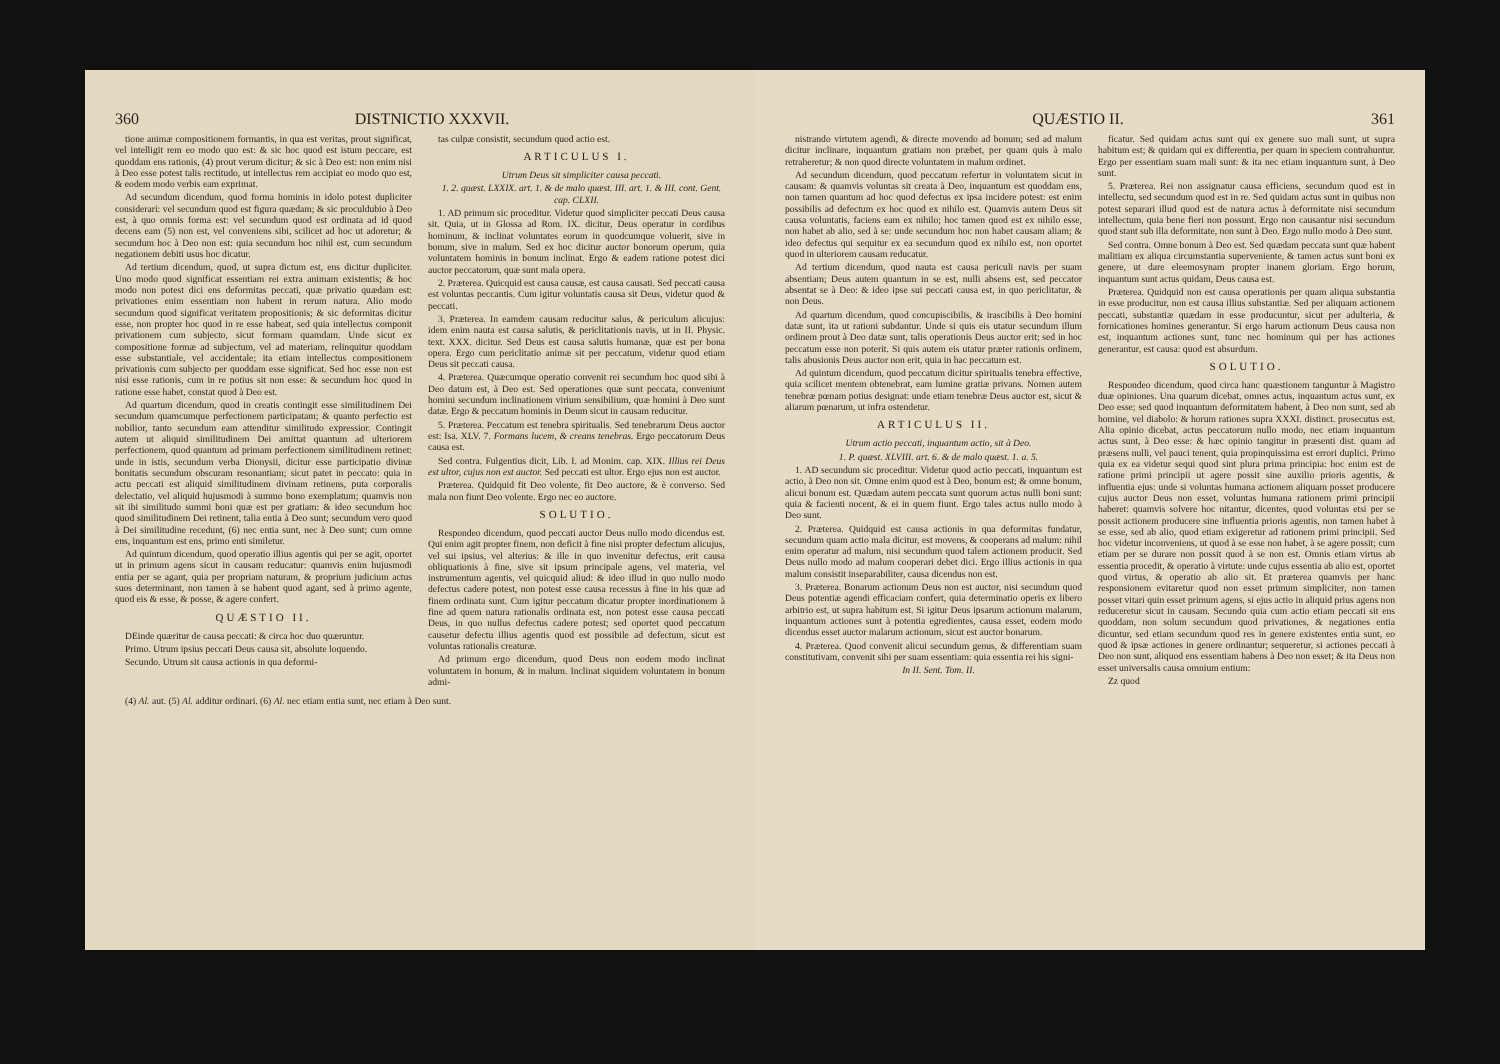360 DISTNICTIO XXXVII.
tione animæ compositionem formantis, in qua est veritas, prout significat, vel intelligit rem eo modo quo est: & sic hoc quod est istum peccare, est quoddam ens rationis, (4) prout verum dicitur; & sic à Deo est: non enim nisi à Deo esse potest talis rectitudo, ut intellectus rem accipiat eo modo quo est, & eodem modo verbis eam exprimat.
Ad secundum dicendum, quod forma hominis in idolo potest dupliciter considerari: vel secundum quod est figura quædam; & sic proculdubio à Deo est, à quo omnis forma est: vel secundum quod est ordinata ad id quod decens eam (5) non est, vel conveniens sibi, scilicet ad hoc ut adoretur; & secundum hoc à Deo non est: quia secundum hoc nihil est, cum secundum negationem debiti usus hoc dicatur.
Ad tertium dicendum, quod, ut supra dictum est, ens dicitur dupliciter. Uno modo quod significat essentiam rei extra animam existentis; & hoc modo non potest dici ens deformitas peccati, quæ privatio quædam est: privationes enim essentiam non habent in rerum natura. Alio modo secundum quod significat veritatem propositionis; & sic deformitas dicitur esse, non propter hoc quod in re esse habeat, sed quia intellectus componit privationem cum subjecto, sicut formam quamdam. Unde sicut ex compositione formæ ad subjectum, vel ad materiam, relinquitur quoddam esse substantiale, vel accidentale; ita etiam intellectus compositionem privationis cum subjecto per quoddam esse significat. Sed hoc esse non est nisi esse rationis, cum in re potius sit non esse: & secundum hoc quod in ratione esse habet, constat quod à Deo est.
Ad quartum dicendum, quod in creatis contingit esse similitudinem Dei secundum quamcumque perfectionem participatam; & quanto perfectio est nobilior, tanto secundum eam attenditur similitudo expressior. Contingit autem ut aliquid similitudinem Dei amittat quantum ad ulteriorem perfectionem, quod quantum ad primam perfectionem similitudinem retinet: unde in istis, secundum verba Dionysii, dicitur esse participatio divinæ bonitatis secundum obscuram resonantiam; sicut patet in peccato: quia in actu peccati est aliquid similitudinem divinam retinens, puta corporalis delectatio, vel aliquid hujusmodi à summo bono exemplatum; quamvis non sit ibi similitudo summi boni quæ est per gratiam: & ideo secundum hoc quod similitudinem Dei retinent, talia entia à Deo sunt; secundum vero quod à Dei similitudine recedunt, (6) nec entia sunt, nec à Deo sunt; cum omne ens, inquantum est ens, primo enti similetur.
Ad quintum dicendum, quod operatio illius agentis qui per se agit, oportet ut in primum agens sicut in causam reducatur: quamvis enim hujusmodi entia per se agant, quia per propriam naturam, & proprium judicium actus suos determinant, non tamen à se habent quod agant, sed à primo agente, quod eis & esse, & posse, & agere confert.
QUÆSTIO II.
DEinde quæritur de causa peccati: & circa hoc duo quæruntur.
Primo. Utrum ipsius peccati Deus causa sit, absolute loquendo.
Secundo. Utrum sit causa actionis in qua deformi-
tas culpæ consistit, secundum quod actio est.
ARTICULUS I.
Utrum Deus sit simpliciter causa peccati.
1. 2. quæst. LXXIX. art. 1. & de malo quæst. III. art. 1. & III. cont. Gent. cap. CLXII.
1. AD primum sic proceditur. Videtur quod simpliciter peccati Deus causa sit. Quia, ut in Glossa ad Rom. IX. dicitur, Deus operatur in cordibus hominum, & inclinat voluntates eorum in quodcumque voluerit, sive in bonum, sive in malum. Sed ex hoc dicitur auctor bonorum operum, quia voluntatem hominis in bonum inclinat. Ergo & eadem ratione potest dici auctor peccatorum, quæ sunt mala opera.
2. Præterea. Quicquid est causa causæ, est causa causati. Sed peccati causa est voluntas peccantis. Cum igitur voluntatis causa sit Deus, videtur quod & peccati.
3. Præterea. In eamdem causam reducitur salus, & periculum alicujus: idem enim nauta est causa salutis, & periclitationis navis, ut in II. Physic. text. XXX. dicitur. Sed Deus est causa salutis humanæ, quæ est per bona opera. Ergo cum periclitatio animæ sit per peccatum, videtur quod etiam Deus sit peccati causa.
4. Præterea. Quæcumque operatio convenit rei secundum hoc quod sibi à Deo datum est, à Deo est. Sed operationes quæ sunt peccata, conveniunt homini secundum inclinationem virium sensibilium, quæ homini à Deo sunt datæ. Ergo & peccatum hominis in Deum sicut in causam reducitur.
5. Præterea. Peccatum est tenebra spiritualis. Sed tenebrarum Deus auctor est: Isa. XLV. 7. Formans lucem, & creans tenebras. Ergo peccatorum Deus causa est.
Sed contra. Fulgentius dicit, Lib. I. ad Monim. cap. XIX. Illius rei Deus est ultor, cujus non est auctor. Sed peccati est ultor. Ergo ejus non est auctor.
Præterea. Quidquid fit Deo volente, fit Deo auctore, & è converso. Sed mala non fiunt Deo volente. Ergo nec eo auctore.
SOLUTIO.
Respondeo dicendum, quod peccati auctor Deus nullo modo dicendus est. Qui enim agit propter finem, non deficit à fine nisi propter defectum alicujus, vel sui ipsius, vel alterius: & ille in quo invenitur defectus, erit causa obliquationis à fine, sive sit ipsum principale agens, vel materia, vel instrumentum agentis, vel quicquid aliud: & ideo illud in quo nullo modo defectus cadere potest, non potest esse causa recessus à fine in his quæ ad finem ordinata sunt. Cum igitur peccatum dicatur propter inordinationem à fine ad quem natura rationalis ordinata est, non potest esse causa peccati Deus, in quo nullus defectus cadere potest; sed oportet quod peccatum causetur defectu illius agentis quod est possibile ad defectum, sicut est voluntas rationalis creaturæ.
Ad primum ergo dicendum, quod Deus non eodem modo inclinat voluntatem in bonum, & in malum. Inclinat siquidem voluntatem in bonum admi-
(4) Al. aut. (5) Al. additur ordinari. (6) Al. nec etiam entia sunt, nec etiam à Deo sunt.
QUÆSTIO II. 361
nistrando virtutem agendi, & directe movendo ad bonum; sed ad malum dicitur inclinare, inquantum gratiam non præbet, per quam quis à malo retraheretur; & non quod directe voluntatem in malum ordinet.
Ad secundum dicendum, quod peccatum refertur in voluntatem sicut in causam: & quamvis voluntas sit creata à Deo, inquantum est quoddam ens, non tamen quantum ad hoc quod defectus ex ipsa incidere potest: est enim possibilis ad defectum ex hoc quod ex nihilo est. Quamvis autem Deus sit causa voluntatis, faciens eam ex nihilo; hoc tamen quod est ex nihilo esse, non habet ab alio, sed à se: unde secundum hoc non habet causam aliam; & ideo defectus qui sequitur ex ea secundum quod ex nihilo est, non oportet quod in ulteriorem causam reducatur.
Ad tertium dicendum, quod nauta est causa periculi navis per suam absentiam; Deus autem quantum in se est, nulli absens est, sed peccator absentat se à Deo: & ideo ipse sui peccati causa est, in quo periclitatur, & non Deus.
Ad quartum dicendum, quod concupiscibilis, & irascibilis à Deo homini datæ sunt, ita ut rationi subdantur. Unde si quis eis utatur secundum illum ordinem prout à Deo datæ sunt, talis operationis Deus auctor erit; sed in hoc peccatum esse non poterit. Si quis autem eis utatur præter rationis ordinem, talis abusionis Deus auctor non erit, quia in hac peccatum est.
Ad quintum dicendum, quod peccatum dicitur spiritualis tenebra effective, quia scilicet mentem obtenebrat, eam lumine gratiæ privans. Nomen autem tenebræ pœnam potius designat: unde etiam tenebræ Deus auctor est, sicut & aliarum pœnarum, ut infra ostendetur.
ARTICULUS II.
Utrum actio peccati, inquantum actio, sit à Deo.
1. P. quæst. XLVIII. art. 6. & de malo quæst. 1. a. 5.
1. AD secundum sic proceditur. Videtur quod actio peccati, inquantum est actio, à Deo non sit. Omne enim quod est à Deo, bonum est; & omne bonum, alicui bonum est. Quædam autem peccata sunt quorum actus nulli boni sunt: quia & facienti nocent, & ei in quem fiunt. Ergo tales actus nullo modo à Deo sunt.
2. Præterea. Quidquid est causa actionis in qua deformitas fundatur, secundum quam actio mala dicitur, est movens, & cooperans ad malum: nihil enim operatur ad malum, nisi secundum quod talem actionem producit. Sed Deus nullo modo ad malum cooperari debet dici. Ergo illius actionis in qua malum consistit inseparabiliter, causa dicendus non est.
3. Præterea. Bonarum actionum Deus non est auctor, nisi secundum quod Deus potentiæ agendi efficaciam confert, quia determinatio operis ex libero arbitrio est, ut supra habitum est. Si igitur Deus ipsarum actionum malarum, inquantum actiones sunt à potentia egredientes, causa esset, eodem modo dicendus esset auctor malarum actionum, sicut est auctor bonarum.
4. Præterea. Quod convenit alicui secundum genus, & differentiam suam constitutivam, convenit sibi per suam essentiam: quia essentia rei his signi-
In II. Sent. Tom. II.
ficatur. Sed quidam actus sunt qui ex genere suo mali sunt, ut supra habitum est; & quidam qui ex differentia, per quam in speciem contrahuntur. Ergo per essentiam suam mali sunt: & ita nec etiam inquantum sunt, à Deo sunt.
5. Præterea. Rei non assignatur causa efficiens, secundum quod est in intellectu, sed secundum quod est in re. Sed quidam actus sunt in quibus non potest separari illud quod est de natura actus à deformitate nisi secundum intellectum, quia bene fieri non possunt. Ergo non causantur nisi secundum quod stant sub illa deformitate, non sunt à Deo. Ergo nullo modo à Deo sunt.
Sed contra. Omne bonum à Deo est. Sed quædam peccata sunt quæ habent malitiam ex aliqua circumstantia superveniente, & tamen actus sunt boni ex genere, ut dare eleemosynam propter inanem gloriam. Ergo horum, inquantum sunt actus quidam, Deus causa est.
Præterea. Quidquid non est causa operationis per quam aliqua substantia in esse producitur, non est causa illius substantiæ. Sed per aliquam actionem peccati, substantiæ quædam in esse producuntur, sicut per adulteria, & fornicationes homines generantur. Si ergo harum actionum Deus causa non est, inquantum actiones sunt, tunc nec hominum qui per has actiones generantur, est causa: quod est absurdum.
SOLUTIO.
Respondeo dicendum, quod circa hanc quæstionem tanguntur à Magistro duæ opiniones. Una quarum dicebat, omnes actus, inquantum actus sunt, ex Deo esse; sed quod inquantum deformitatem habent, à Deo non sunt, sed ab homine, vel diabolo: & horum rationes supra XXXI. distinct. prosecutus est. Alia opinio dicebat, actus peccatorum nullo modo, nec etiam inquantum actus sunt, à Deo esse: & hæc opinio tangitur in præsenti dist. quam ad præsens nulli, vel pauci tenent, quia propinquissima est errori duplici. Primo quia ex ea videtur sequi quod sint plura prima principia: hoc enim est de ratione primi principii ut agere possit sine auxilio prioris agentis, & influentia ejus: unde si voluntas humana actionem aliquam posset producere cujus auctor Deus non esset, voluntas humana rationem primi principii haberet: quamvis solvere hoc nitantur, dicentes, quod voluntas etsi per se possit actionem producere sine influentia prioris agentis, non tamen habet à se esse, sed ab alio, quod etiam exigeretur ad rationem primi principii. Sed hoc videtur inconveniens, ut quod à se esse non habet, à se agere possit; cum etiam per se durare non possit quod à se non est. Omnis etiam virtus ab essentia procedit, & operatio à virtute: unde cujus essentia ab alio est, oportet quod virtus, & operatio ab alio sit. Et præterea quamvis per hanc responsionem evitaretur quod non esset primum simpliciter, non tamen posset vitari quin esset primum agens, si ejus actio in aliquid prius agens non reduceretur sicut in causam. Secundo quia cum actio etiam peccati sit ens quoddam, non solum secundum quod privationes, & negationes entia dicuntur, sed etiam secundum quod res in genere existentes entia sunt, eo quod & ipsæ actiones in genere ordinantur; sequeretur, si actiones peccati à Deo non sunt, aliquod ens essentiam habens à Deo non esset; & ita Deus non esset universalis causa omnium entium:
Zz quod